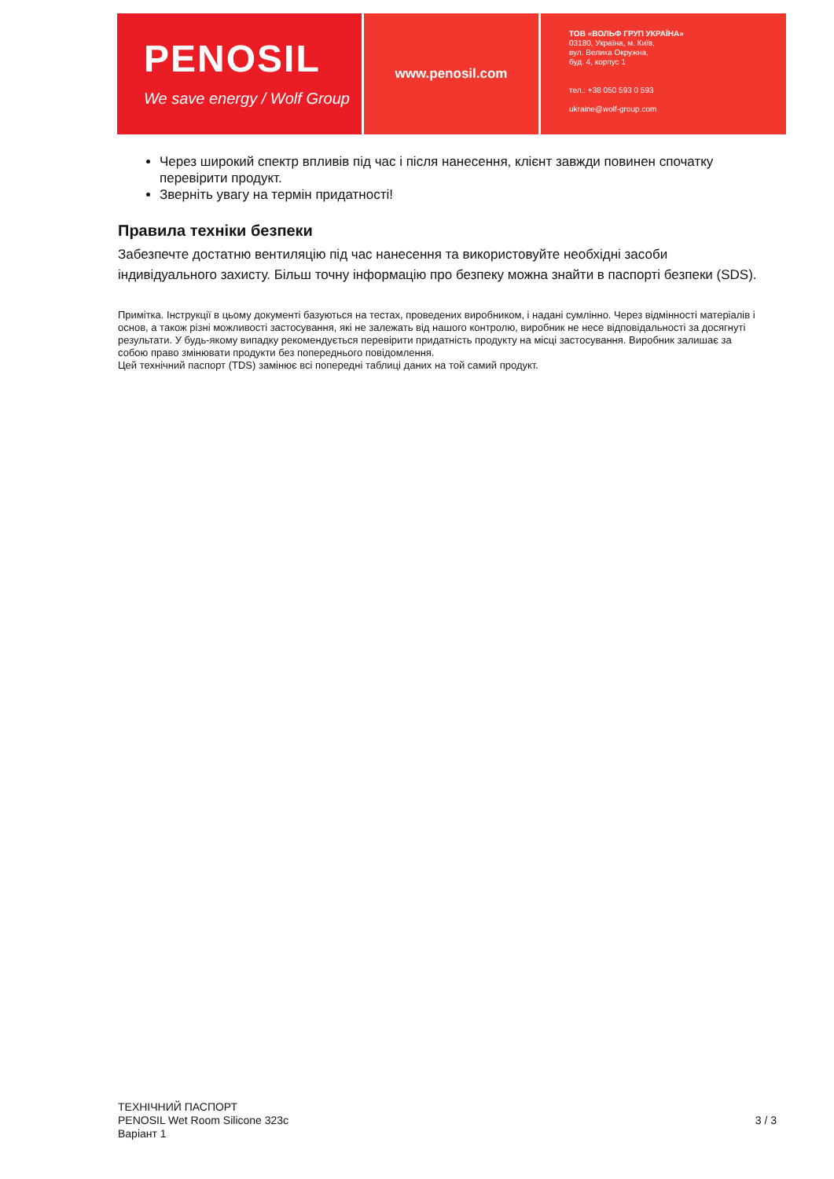PENOSIL
We save energy / Wolf Group
www.penosil.com
ТОВ «ВОЛЬФ ГРУП УКРАЇНА»
03180, Україна, м. Київ,
вул. Велика Окружна,
буд. 4, корпус 1
тел.: +38 050 593 0 593
ukraine@wolf-group.com
Через широкий спектр впливів під час і після нанесення, клієнт завжди повинен спочатку перевірити продукт.
Зверніть увагу на термін придатності!
Правила техніки безпеки
Забезпечте достатню вентиляцію під час нанесення та використовуйте необхідні засоби індивідуального захисту. Більш точну інформацію про безпеку можна знайти в паспорті безпеки (SDS).
Примітка. Інструкції в цьому документі базуються на тестах, проведених виробником, і надані сумлінно. Через відмінності матеріалів і основ, а також різні можливості застосування, які не залежать від нашого контролю, виробник не несе відповідальності за досягнуті результати. У будь-якому випадку рекомендується перевірити придатність продукту на місці застосування. Виробник залишає за собою право змінювати продукти без попереднього повідомлення.
Цей технічний паспорт (TDS) замінює всі попередні таблиці даних на той самий продукт.
ТЕХНІЧНИЙ ПАСПОРТ
PENOSIL Wet Room Silicone 323c
Варіант 1
3 / 3